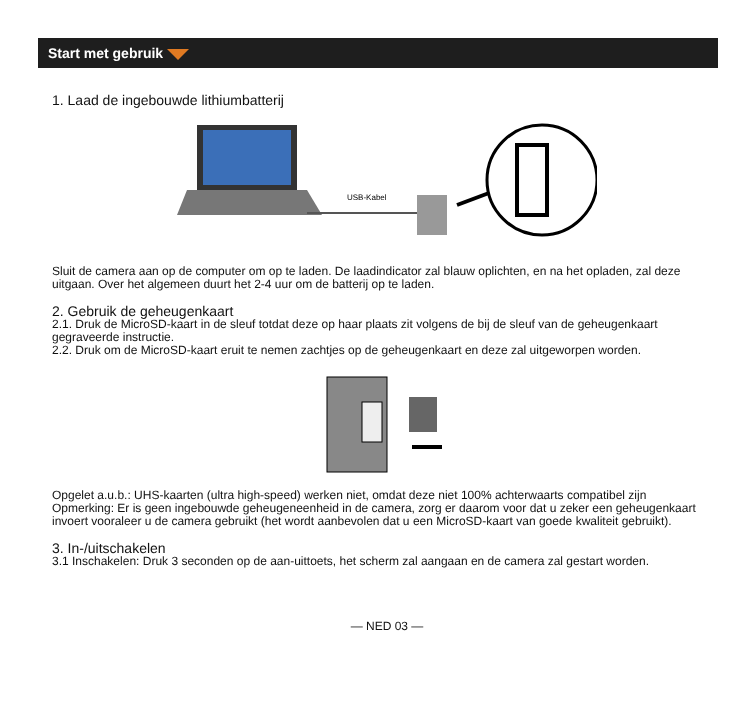Start met gebruik
1. Laad de ingebouwde lithiumbatterij
USB-Kabel
Sluit de camera aan op de computer om op te laden. De laadindicator zal blauw oplichten, en na het opladen, zal deze uitgaan. Over het algemeen duurt het 2-4 uur om de batterij op te laden.
2. Gebruik de geheugenkaart
2.1. Druk de MicroSD-kaart in de sleuf totdat deze op haar plaats zit volgens de bij de sleuf van de geheugenkaart gegraveerde instructie.
2.2. Druk om de MicroSD-kaart eruit te nemen zachtjes op de geheugenkaart en deze zal uitgeworpen worden.
Opgelet a.u.b.: UHS-kaarten (ultra high-speed) werken niet, omdat deze niet 100% achterwaarts compatibel zijn
Opmerking: Er is geen ingebouwde geheugeneenheid in de camera, zorg er daarom voor dat u zeker een geheugenkaart invoert vooraleer u de camera gebruikt (het wordt aanbevolen dat u een MicroSD-kaart van goede kwaliteit gebruikt).
3. In-/uitschakelen
3.1 Inschakelen: Druk 3 seconden op de aan-uittoets, het scherm zal aangaan en de camera zal gestart worden.
— NED 03 —